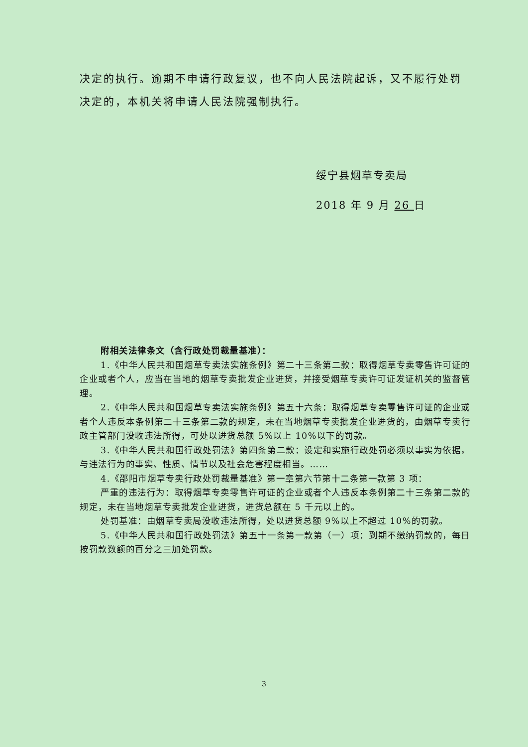决定的执行。逾期不申请行政复议，也不向人民法院起诉，又不履行处罚决定的，本机关将申请人民法院强制执行。
绥宁县烟草专卖局
2018 年 9 月 26 日
附相关法律条文（含行政处罚裁量基准）：
1.《中华人民共和国烟草专卖法实施条例》第二十三条第二款：取得烟草专卖零售许可证的企业或者个人，应当在当地的烟草专卖批发企业进货，并接受烟草专卖许可证发证机关的监督管理。
2.《中华人民共和国烟草专卖法实施条例》第五十六条：取得烟草专卖零售许可证的企业或者个人违反本条例第二十三条第二款的规定，未在当地烟草专卖批发企业进货的，由烟草专卖行政主管部门没收违法所得，可处以进货总额 5%以上 10%以下的罚款。
3.《中华人民共和国行政处罚法》第四条第二款：设定和实施行政处罚必须以事实为依据，与违法行为的事实、性质、情节以及社会危害程度相当。……
4.《邵阳市烟草专卖行政处罚裁量基准》第一章第六节第十二条第一款第 3 项：
严重的违法行为：取得烟草专卖零售许可证的企业或者个人违反本条例第二十三条第二款的规定，未在当地烟草专卖批发企业进货，进货总额在 5 千元以上的。
处罚基准：由烟草专卖局没收违法所得，处以进货总额 9%以上不超过 10%的罚款。
5.《中华人民共和国行政处罚法》第五十一条第一款第（一）项：到期不缴纳罚款的，每日按罚款数额的百分之三加处罚款。
3